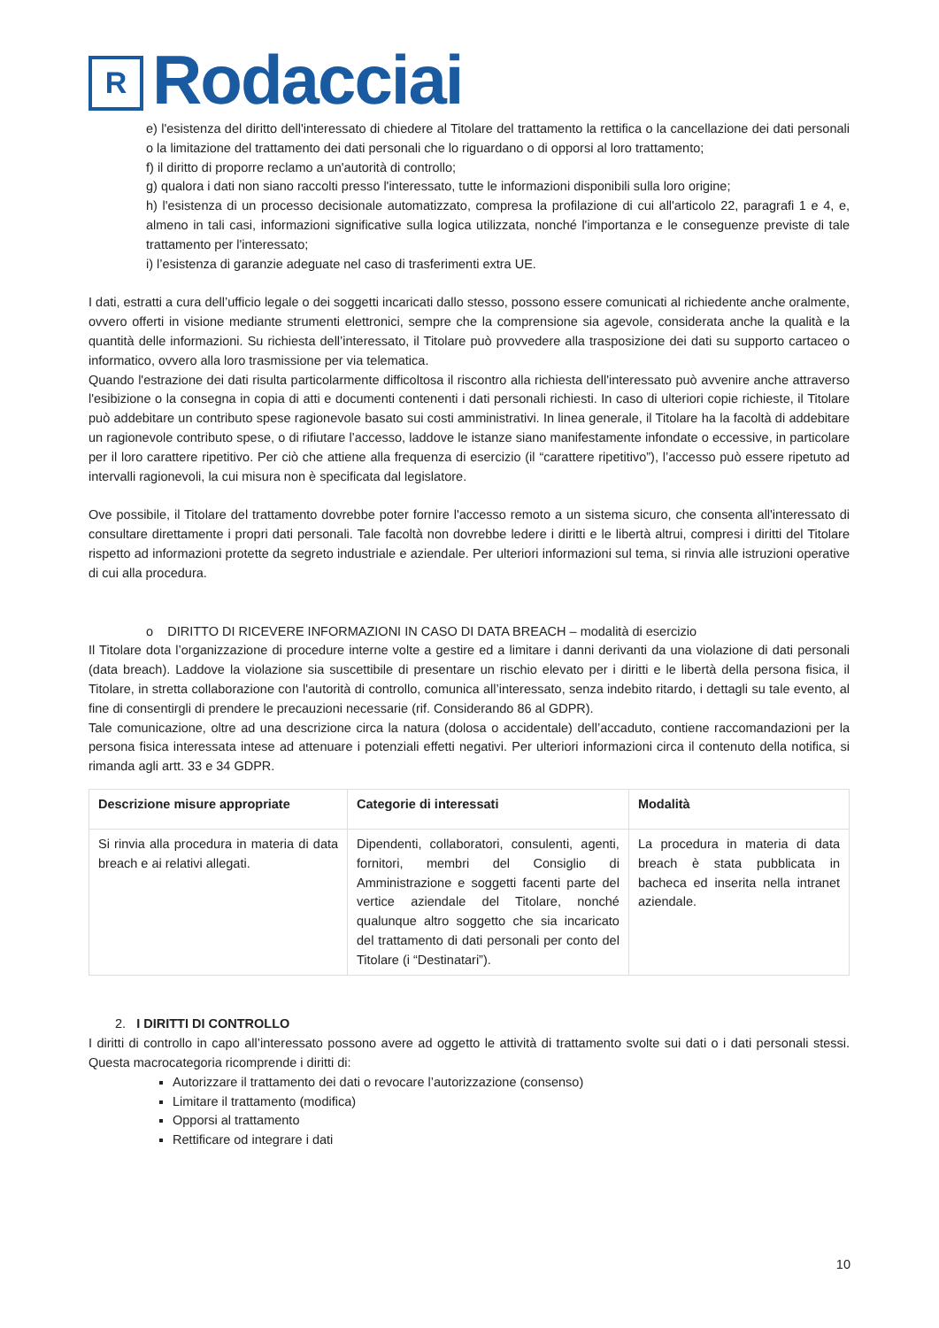R
Rodacciai
e) l'esistenza del diritto dell'interessato di chiedere al Titolare del trattamento la rettifica o la cancellazione dei dati personali o la limitazione del trattamento dei dati personali che lo riguardano o di opporsi al loro trattamento;
f) il diritto di proporre reclamo a un'autorità di controllo;
g) qualora i dati non siano raccolti presso l'interessato, tutte le informazioni disponibili sulla loro origine;
h) l'esistenza di un processo decisionale automatizzato, compresa la profilazione di cui all'articolo 22, paragrafi 1 e 4, e, almeno in tali casi, informazioni significative sulla logica utilizzata, nonché l'importanza e le conseguenze previste di tale trattamento per l'interessato;
i) l’esistenza di garanzie adeguate nel caso di trasferimenti extra UE.
I dati, estratti a cura dell’ufficio legale o dei soggetti incaricati dallo stesso, possono essere comunicati al richiedente anche oralmente, ovvero offerti in visione mediante strumenti elettronici, sempre che la comprensione sia agevole, considerata anche la qualità e la quantità delle informazioni. Su richiesta dell’interessato, il Titolare può provvedere alla trasposizione dei dati su supporto cartaceo o informatico, ovvero alla loro trasmissione per via telematica.
Quando l'estrazione dei dati risulta particolarmente difficoltosa il riscontro alla richiesta dell'interessato può avvenire anche attraverso l'esibizione o la consegna in copia di atti e documenti contenenti i dati personali richiesti. In caso di ulteriori copie richieste, il Titolare può addebitare un contributo spese ragionevole basato sui costi amministrativi. In linea generale, il Titolare ha la facoltà di addebitare un ragionevole contributo spese, o di rifiutare l’accesso, laddove le istanze siano manifestamente infondate o eccessive, in particolare per il loro carattere ripetitivo. Per ciò che attiene alla frequenza di esercizio (il “carattere ripetitivo”), l’accesso può essere ripetuto ad intervalli ragionevoli, la cui misura non è specificata dal legislatore.
Ove possibile, il Titolare del trattamento dovrebbe poter fornire l'accesso remoto a un sistema sicuro, che consenta all'interessato di consultare direttamente i propri dati personali. Tale facoltà non dovrebbe ledere i diritti e le libertà altrui, compresi i diritti del Titolare rispetto ad informazioni protette da segreto industriale e aziendale. Per ulteriori informazioni sul tema, si rinvia alle istruzioni operative di cui alla procedura.
o DIRITTO DI RICEVERE INFORMAZIONI IN CASO DI DATA BREACH – modalità di esercizio
Il Titolare dota l’organizzazione di procedure interne volte a gestire ed a limitare i danni derivanti da una violazione di dati personali (data breach). Laddove la violazione sia suscettibile di presentare un rischio elevato per i diritti e le libertà della persona fisica, il Titolare, in stretta collaborazione con l'autorità di controllo, comunica all’interessato, senza indebito ritardo, i dettagli su tale evento, al fine di consentirgli di prendere le precauzioni necessarie (rif. Considerando 86 al GDPR).
Tale comunicazione, oltre ad una descrizione circa la natura (dolosa o accidentale) dell’accaduto, contiene raccomandazioni per la persona fisica interessata intese ad attenuare i potenziali effetti negativi. Per ulteriori informazioni circa il contenuto della notifica, si rimanda agli artt. 33 e 34 GDPR.
| Descrizione misure appropriate | Categorie di interessati | Modalità |
| --- | --- | --- |
| Si rinvia alla procedura in materia di data breach e ai relativi allegati. | Dipendenti, collaboratori, consulenti, agenti, fornitori, membri del Consiglio di Amministrazione e soggetti facenti parte del vertice aziendale del Titolare, nonché qualunque altro soggetto che sia incaricato del trattamento di dati personali per conto del Titolare (i “Destinatari”). | La procedura in materia di data breach è stata pubblicata in bacheca ed inserita nella intranet aziendale. |
2. I DIRITTI DI CONTROLLO
I diritti di controllo in capo all’interessato possono avere ad oggetto le attività di trattamento svolte sui dati o i dati personali stessi. Questa macrocategoria ricomprende i diritti di:
Autorizzare il trattamento dei dati o revocare l’autorizzazione (consenso)
Limitare il trattamento (modifica)
Opporsi al trattamento
Rettificare od integrare i dati
10